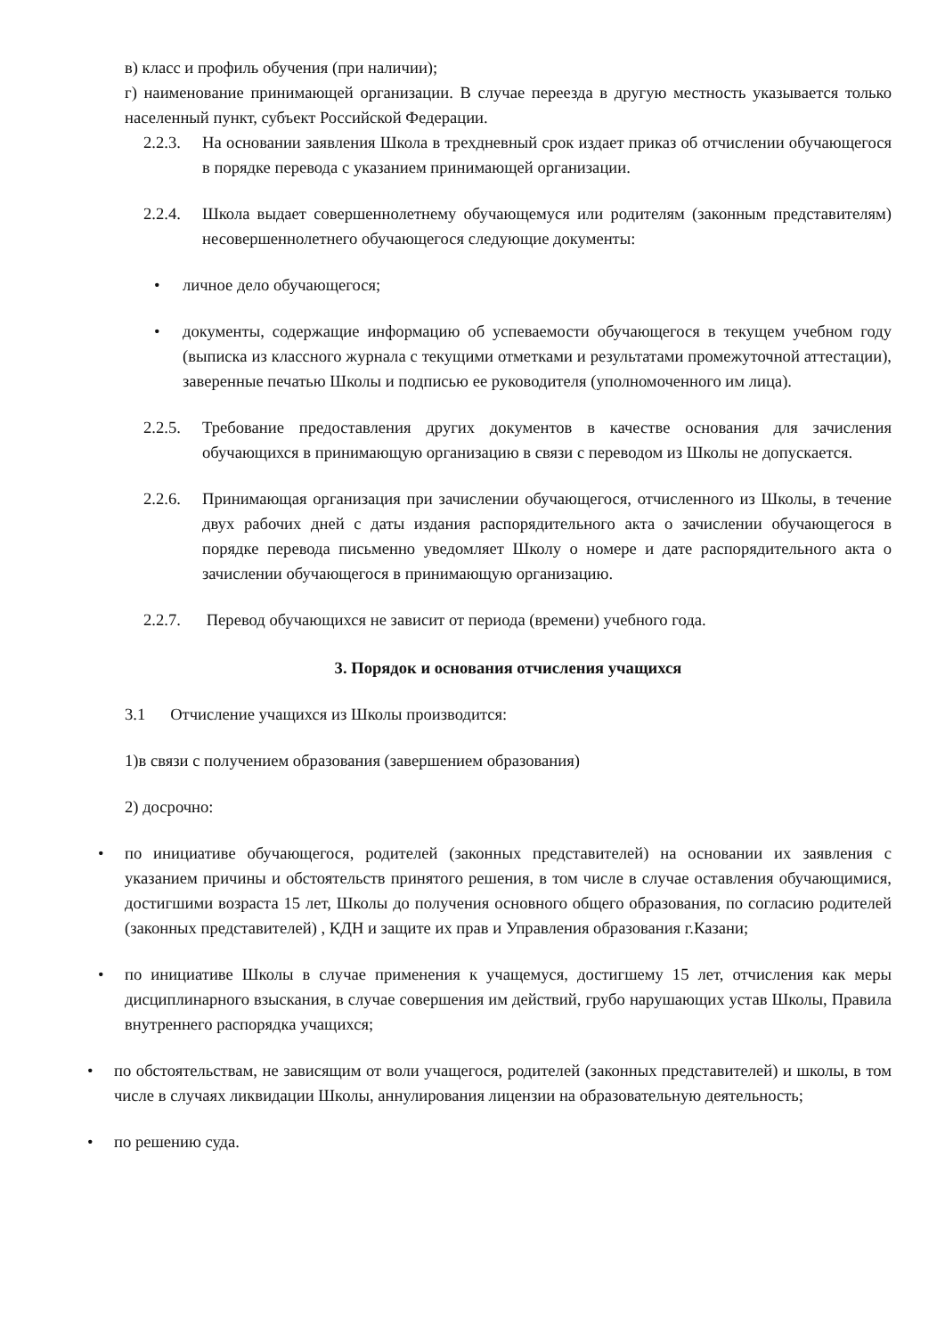в) класс и профиль обучения (при наличии);
г) наименование принимающей организации. В случае переезда в другую местность указывается только населенный пункт, субъект Российской Федерации.
2.2.3.
На основании заявления Школа в трехдневный срок издает приказ об отчислении обучающегося в порядке перевода с указанием принимающей организации.
2.2.4.
Школа выдает совершеннолетнему обучающемуся или родителям (законным представителям) несовершеннолетнего обучающегося следующие документы:
• личное дело обучающегося;
• документы, содержащие информацию об успеваемости обучающегося в текущем учебном году (выписка из классного журнала с текущими отметками и результатами промежуточной аттестации), заверенные печатью Школы и подписью ее руководителя (уполномоченного им лица).
2.2.5.
Требование предоставления других документов в качестве основания для зачисления обучающихся в принимающую организацию в связи с переводом из Школы не допускается.
2.2.6.
Принимающая организация при зачислении обучающегося, отчисленного из Школы, в течение двух рабочих дней с даты издания распорядительного акта о зачислении обучающегося в порядке перевода письменно уведомляет Школу о номере и дате распорядительного акта о зачислении обучающегося в принимающую организацию.
2.2.7.
Перевод обучающихся не зависит от периода (времени) учебного года.
3. Порядок и основания отчисления учащихся
3.1 Отчисление учащихся из Школы производится:
1)в связи с получением образования (завершением образования)
2) досрочно:
• по инициативе обучающегося, родителей (законных представителей) на основании их заявления с указанием причины и обстоятельств принятого решения, в том числе в случае оставления обучающимися, достигшими возраста 15 лет, Школы до получения основного общего образования, по согласию родителей (законных представителей) , КДН и защите их прав и Управления образования г.Казани;
• по инициативе Школы в случае применения к учащемуся, достигшему 15 лет, отчисления как меры дисциплинарного взыскания, в случае совершения им действий, грубо нарушающих устав Школы, Правила внутреннего распорядка учащихся;
• по обстоятельствам, не зависящим от воли учащегося, родителей (законных представителей) и школы, в том числе в случаях ликвидации Школы, аннулирования лицензии на образовательную деятельность;
• по решению суда.